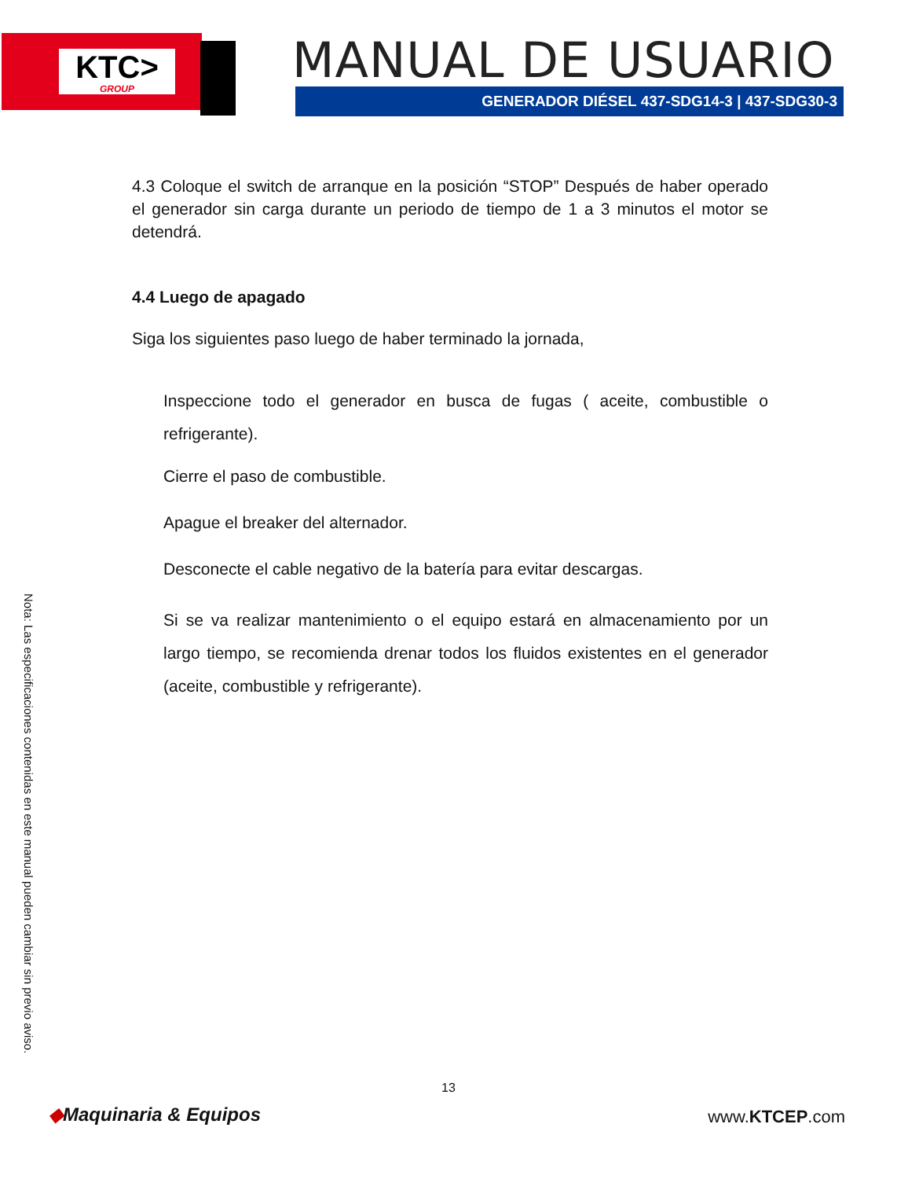KTC>
GROUP
MANUAL DE USUARIO
GENERADOR DIÉSEL 437-SDG14-3 | 437-SDG30-3
4.3 Coloque el switch de arranque en la posición “STOP” Después de haber operado el generador sin carga durante un periodo de tiempo de 1 a 3 minutos el motor se detendrá.
4.4 Luego de apagado
Siga los siguientes paso luego de haber terminado la jornada,
Inspeccione todo el generador en busca de fugas ( aceite, combustible o refrigerante).
Cierre el paso de combustible.
Apague el breaker del alternador.
Desconecte el cable negativo de la batería para evitar descargas.
Si se va realizar mantenimiento o el equipo estará en almacenamiento por un largo tiempo, se recomienda drenar todos los fluidos existentes en el generador (aceite, combustible y refrigerante).
Nota: Las especificaciones contenidas en este manual pueden cambiar sin previo aviso.
13
◆Maquinaria & Equipos www.KTCEP.com